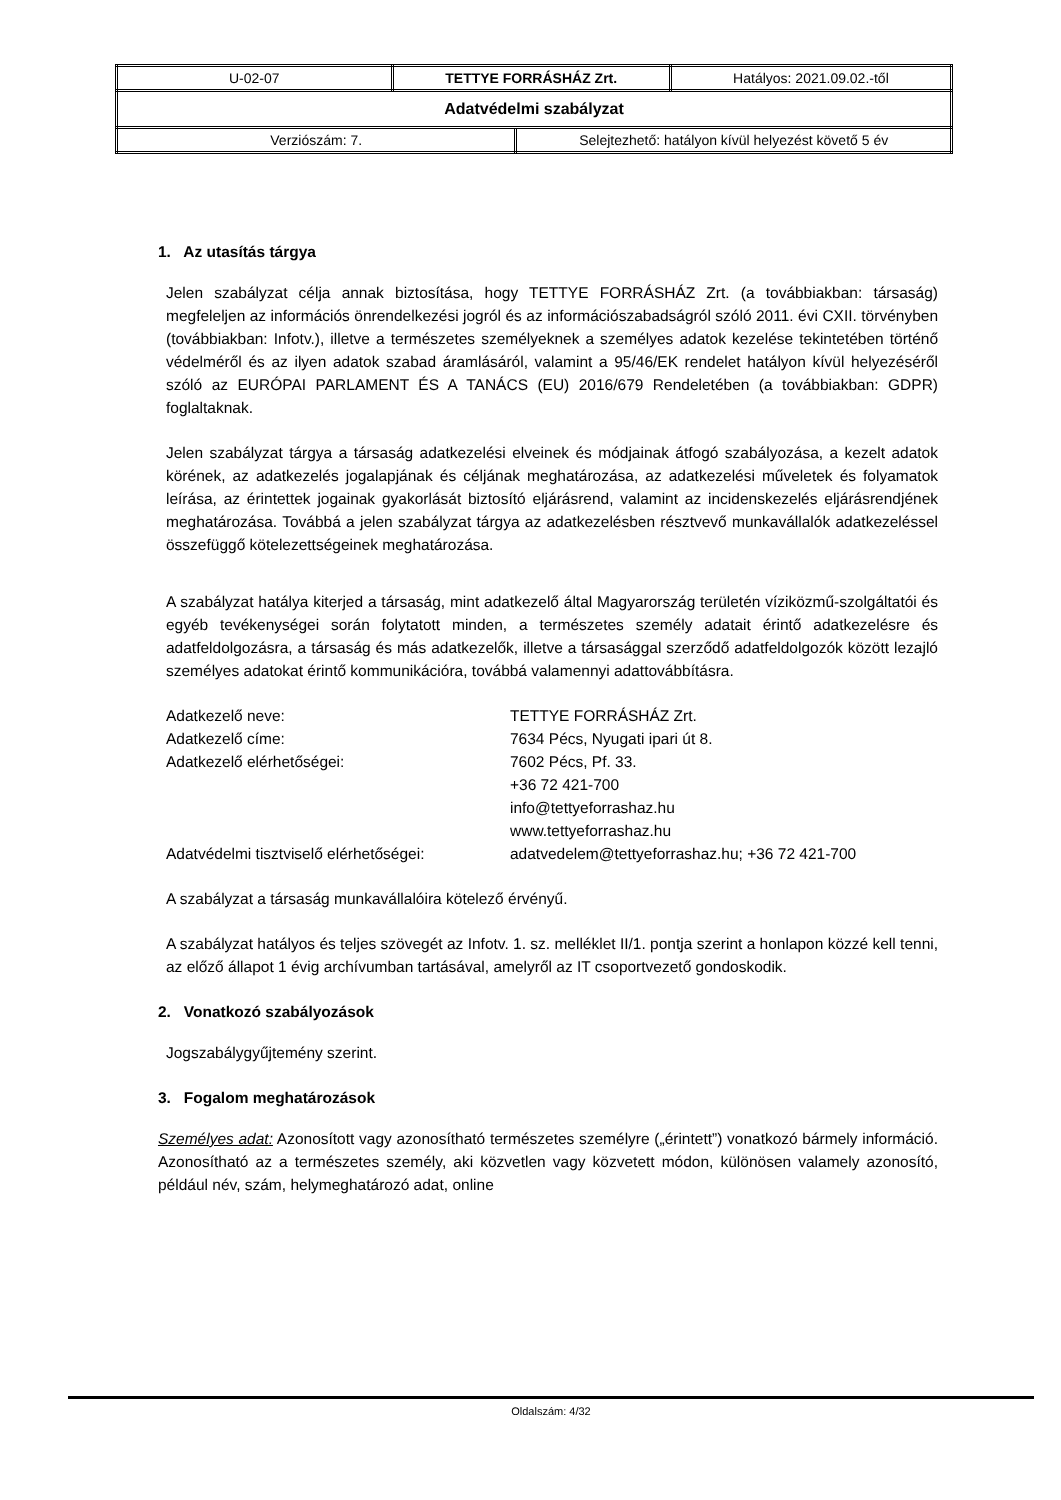| U-02-07 | TETTYE FORRÁSHÁZ Zrt. | | Hatályos: 2021.09.02.-től |
| Adatvédelmi szabályzat | | | |
| Verziószám: 7. | | Selejtezhető: hatályon kívül helyezést követő 5 év | |
1. Az utasítás tárgya
Jelen szabályzat célja annak biztosítása, hogy TETTYE FORRÁSHÁZ Zrt. (a továbbiakban: társaság) megfeleljen az információs önrendelkezési jogról és az információszabadságról szóló 2011. évi CXII. törvényben (továbbiakban: Infotv.), illetve a természetes személyeknek a személyes adatok kezelése tekintetében történő védelméről és az ilyen adatok szabad áramlásáról, valamint a 95/46/EK rendelet hatályon kívül helyezéséről szóló az EURÓPAI PARLAMENT ÉS A TANÁCS (EU) 2016/679 Rendeletében (a továbbiakban: GDPR) foglaltaknak.
Jelen szabályzat tárgya a társaság adatkezelési elveinek és módjainak átfogó szabályozása, a kezelt adatok körének, az adatkezelés jogalapjának és céljának meghatározása, az adatkezelési műveletek és folyamatok leírása, az érintettek jogainak gyakorlását biztosító eljárásrend, valamint az incidenskezelés eljárásrendjének meghatározása. Továbbá a jelen szabályzat tárgya az adatkezelésben résztvevő munkavállalók adatkezeléssel összefüggő kötelezettségeinek meghatározása.
A szabályzat hatálya kiterjed a társaság, mint adatkezelő által Magyarország területén víziközmű-szolgáltatói és egyéb tevékenységei során folytatott minden, a természetes személy adatait érintő adatkezelésre és adatfeldolgozásra, a társaság és más adatkezelők, illetve a társasággal szerződő adatfeldolgozók között lezajló személyes adatokat érintő kommunikációra, továbbá valamennyi adattovábbításra.
Adatkezelő neve:
TETTYE FORRÁSHÁZ Zrt.
Adatkezelő címe:
7634 Pécs, Nyugati ipari út 8.
Adatkezelő elérhetőségei:
7602 Pécs, Pf. 33.
+36 72 421-700
info@tettyeforrashaz.hu
www.tettyeforrashaz.hu
Adatvédelmi tisztviselő elérhetőségei:
adatvedelem@tettyeforrashaz.hu; +36 72 421-700
A szabályzat a társaság munkavállalóira kötelező érvényű.
A szabályzat hatályos és teljes szövegét az Infotv. 1. sz. melléklet II/1. pontja szerint a honlapon közzé kell tenni, az előző állapot 1 évig archívumban tartásával, amelyről az IT csoportvezető gondoskodik.
2. Vonatkozó szabályozások
Jogszabálygyűjtemény szerint.
3. Fogalom meghatározások
Személyes adat: Azonosított vagy azonosítható természetes személyre („érintett”) vonatkozó bármely információ. Azonosítható az a természetes személy, aki közvetlen vagy közvetett módon, különösen valamely azonosító, például név, szám, helymeghatározó adat, online
Oldalszám: 4/32